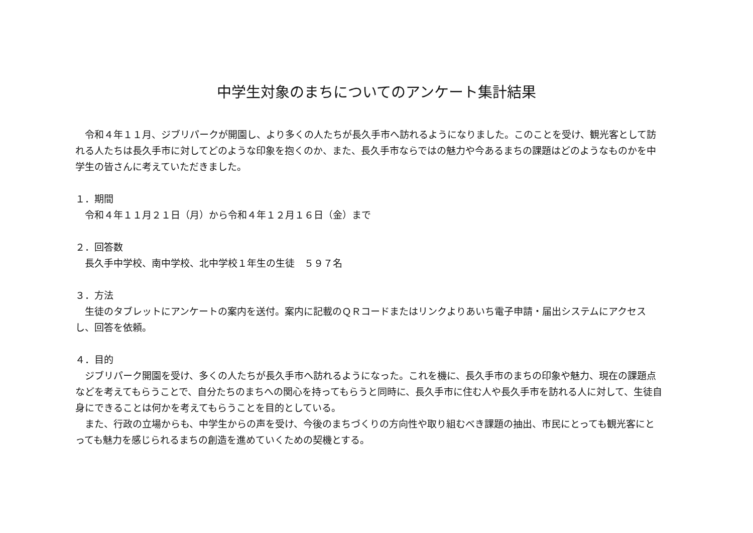中学生対象のまちについてのアンケート集計結果
　令和４年１１月、ジブリパークが開園し、より多くの人たちが長久手市へ訪れるようになりました。このことを受け、観光客として訪れる人たちは長久手市に対してどのような印象を抱くのか、また、長久手市ならではの魅力や今あるまちの課題はどのようなものかを中学生の皆さんに考えていただきました。
１．期間
　令和４年１１月２１日（月）から令和４年１２月１６日（金）まで
２．回答数
　長久手中学校、南中学校、北中学校１年生の生徒　５９７名
３．方法
　生徒のタブレットにアンケートの案内を送付。案内に記載のＱＲコードまたはリンクよりあいち電子申請・届出システムにアクセスし、回答を依頼。
４．目的
　ジブリパーク開園を受け、多くの人たちが長久手市へ訪れるようになった。これを機に、長久手市のまちの印象や魅力、現在の課題点などを考えてもらうことで、自分たちのまちへの関心を持ってもらうと同時に、長久手市に住む人や長久手市を訪れる人に対して、生徒自身にできることは何かを考えてもらうことを目的としている。
　また、行政の立場からも、中学生からの声を受け、今後のまちづくりの方向性や取り組むべき課題の抽出、市民にとっても観光客にとっても魅力を感じられるまちの創造を進めていくための契機とする。